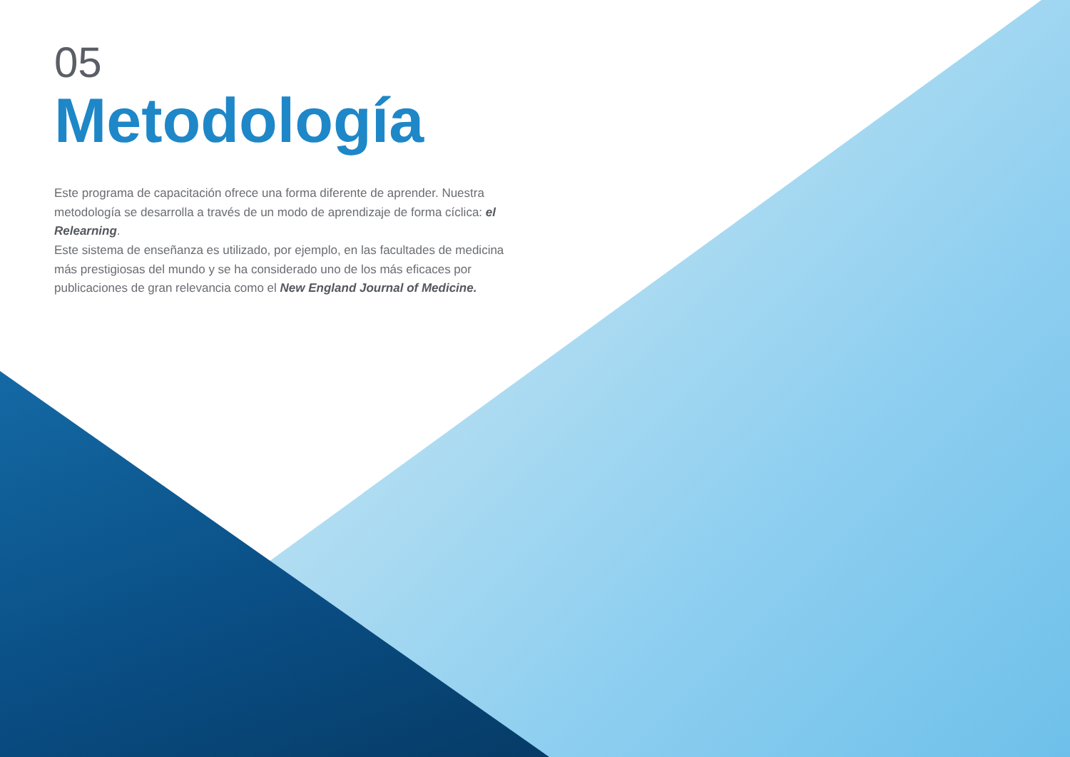05
Metodología
Este programa de capacitación ofrece una forma diferente de aprender. Nuestra metodología se desarrolla a través de un modo de aprendizaje de forma cíclica: el Relearning.
Este sistema de enseñanza es utilizado, por ejemplo, en las facultades de medicina más prestigiosas del mundo y se ha considerado uno de los más eficaces por publicaciones de gran relevancia como el New England Journal of Medicine.